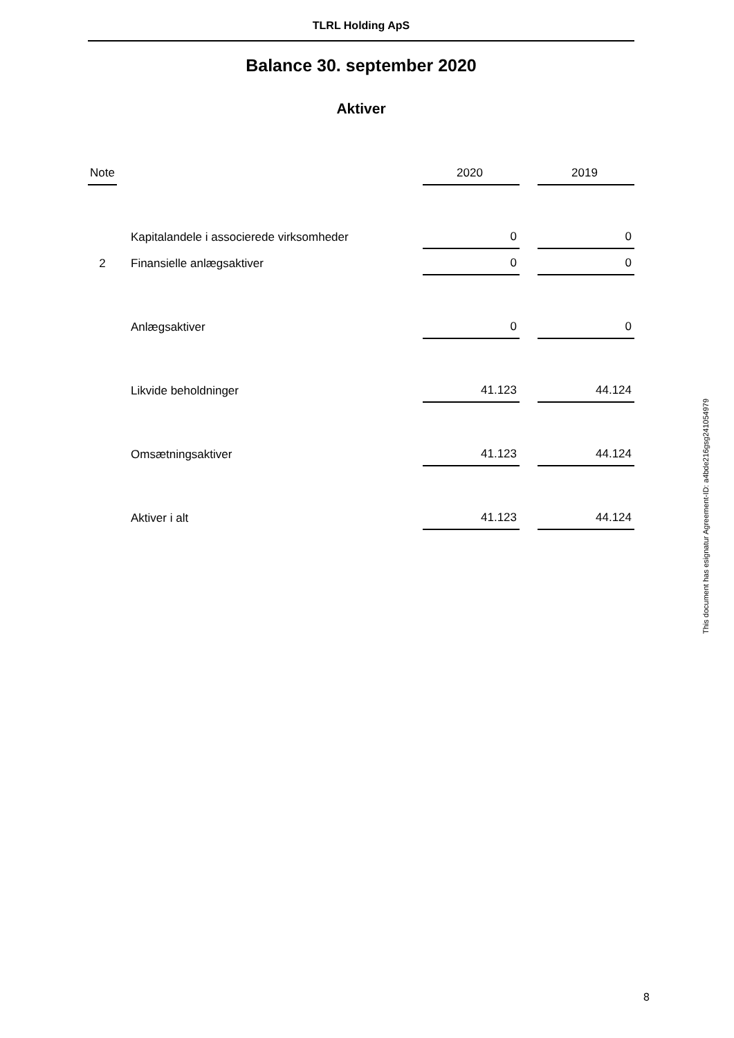TLRL Holding ApS
Balance 30. september 2020
Aktiver
| Note | | 2020 | | 2019 |
| --- | --- | --- | --- | --- |
| | Kapitalandele i associerede virksomheder | 0 | | 0 |
| 2 | Finansielle anlægsaktiver | 0 | | 0 |
| | Anlægsaktiver | 0 | | 0 |
| | Likvide beholdninger | 41.123 | | 44.124 |
| | Omsætningsaktiver | 41.123 | | 44.124 |
| | Aktiver i alt | 41.123 | | 44.124 |
This document has esignatur Agreement-ID: a4bde216gsg241054979
8